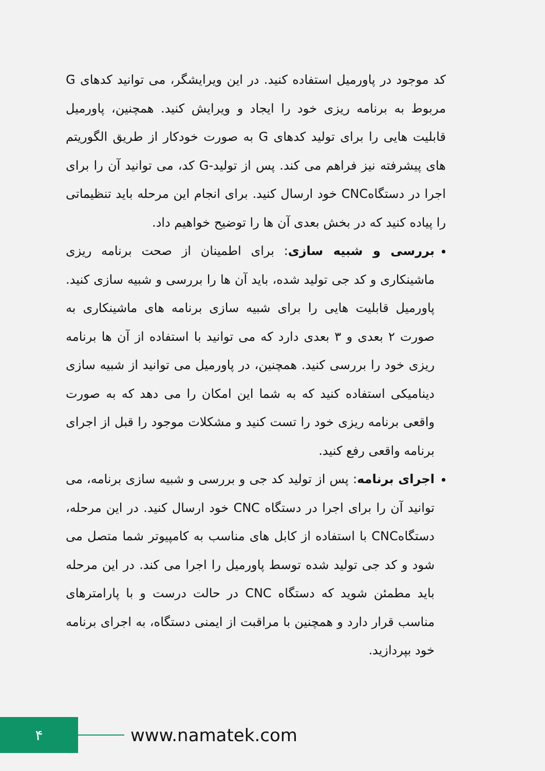کد موجود در پاورمیل استفاده کنید. در این ویرایشگر، می توانید کدهای G مربوط به برنامه ریزی خود را ایجاد و ویرایش کنید. همچنین، پاورمیل قابلیت هایی را برای تولید کدهای G به صورت خودکار از طریق الگوریتم های پیشرفته نیز فراهم می کند. پس از تولید-G کد، می توانید آن را برای اجرا در دستگاهCNC خود ارسال کنید. برای انجام این مرحله باید تنظیماتی را پیاده کنید که در بخش بعدی آن ها را توضیح خواهیم داد.
بررسی و شبیه سازی: برای اطمینان از صحت برنامه ریزی ماشینکاری و کد جی تولید شده، باید آن ها را بررسی و شبیه سازی کنید. پاورمیل قابلیت هایی را برای شبیه سازی برنامه های ماشینکاری به صورت ۲ بعدی و ۳ بعدی دارد که می توانید با استفاده از آن ها برنامه ریزی خود را بررسی کنید. همچنین، در پاورمیل می توانید از شبیه سازی دینامیکی استفاده کنید که به شما این امکان را می دهد که به صورت واقعی برنامه ریزی خود را تست کنید و مشکلات موجود را قبل از اجرای برنامه واقعی رفع کنید.
اجرای برنامه: پس از تولید کد جی و بررسی و شبیه سازی برنامه، می توانید آن را برای اجرا در دستگاه CNC خود ارسال کنید. در این مرحله، دستگاهCNC با استفاده از کابل های مناسب به کامپیوتر شما متصل می شود و کد جی تولید شده توسط پاورمیل را اجرا می کند. در این مرحله باید مطمئن شوید که دستگاه CNC در حالت درست و با پارامترهای مناسب قرار دارد و همچنین با مراقبت از ایمنی دستگاه، به اجرای برنامه خود بپردازید.
۴
www.namatek.com